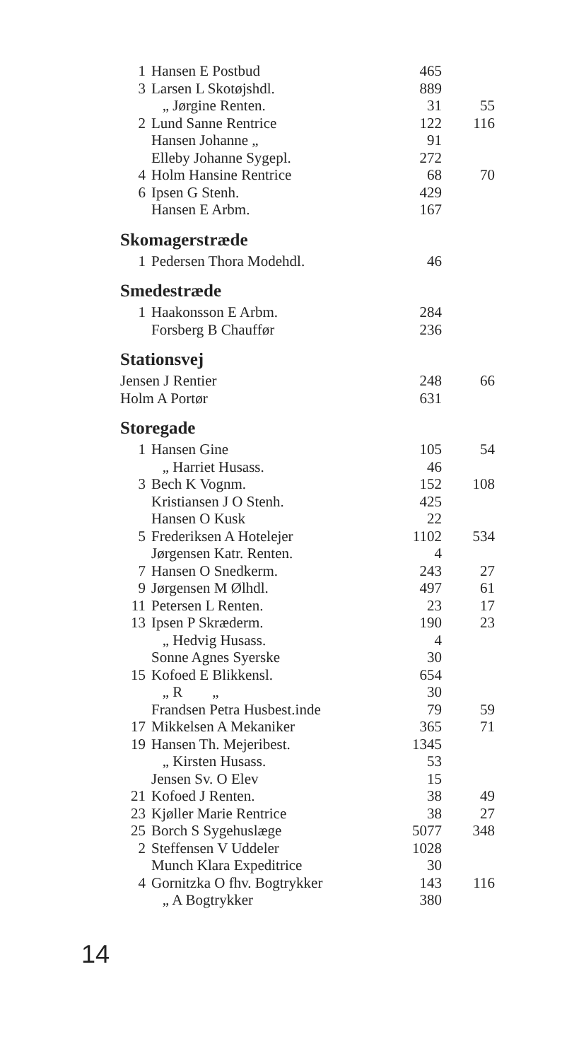| 1 | Hansen E Postbud | 465 | |
| 3 | Larsen L Skotøjshdl. | 889 | |
| | „ Jørgine Renten. | 31 | 55 |
| 2 | Lund Sanne Rentrice | 122 | 116 |
| | Hansen Johanne „ | 91 | |
| | Elleby Johanne Sygepl. | 272 | |
| 4 | Holm Hansine Rentrice | 68 | 70 |
| 6 | Ipsen G Stenh. | 429 | |
| | Hansen E Arbm. | 167 | |
Skomagerstræde
| 1 | Pedersen Thora Modehdl. | 46 | |
Smedestræde
| 1 | Haakonsson E Arbm. | 284 | |
| | Forsberg B Chauffør | 236 | |
Stationsvej
| Jensen J Rentier | 248 | 66 |
| Holm A Portør | 631 | |
Storegade
| 1 | Hansen Gine | 105 | 54 |
| | „ Harriet Husass. | 46 | |
| 3 | Bech K Vognm. | 152 | 108 |
| | Kristiansen J O Stenh. | 425 | |
| | Hansen O Kusk | 22 | |
| 5 | Frederiksen A Hotelejer | 1102 | 534 |
| | Jørgensen Katr. Renten. | 4 | |
| 7 | Hansen O Snedkerm. | 243 | 27 |
| 9 | Jørgensen M Ølhdl. | 497 | 61 |
| 11 | Petersen L Renten. | 23 | 17 |
| 13 | Ipsen P Skræderm. | 190 | 23 |
| | „ Hedvig Husass. | 4 | |
| | Sonne Agnes Syerske | 30 | |
| 15 | Kofoed E Blikkensl. | 654 | |
| | „ R „ | 30 | |
| | Frandsen Petra Husbest.inde | 79 | 59 |
| 17 | Mikkelsen A Mekaniker | 365 | 71 |
| 19 | Hansen Th. Mejeribest. | 1345 | |
| | „ Kirsten Husass. | 53 | |
| | Jensen Sv. O Elev | 15 | |
| 21 | Kofoed J Renten. | 38 | 49 |
| 23 | Kjøller Marie Rentrice | 38 | 27 |
| 25 | Borch S Sygehuslæge | 5077 | 348 |
| 2 | Steffensen V Uddeler | 1028 | |
| | Munch Klara Expeditrice | 30 | |
| 4 | Gornitzka O fhv. Bogtrykker | 143 | 116 |
| | „ A Bogtrykker | 380 | |
14